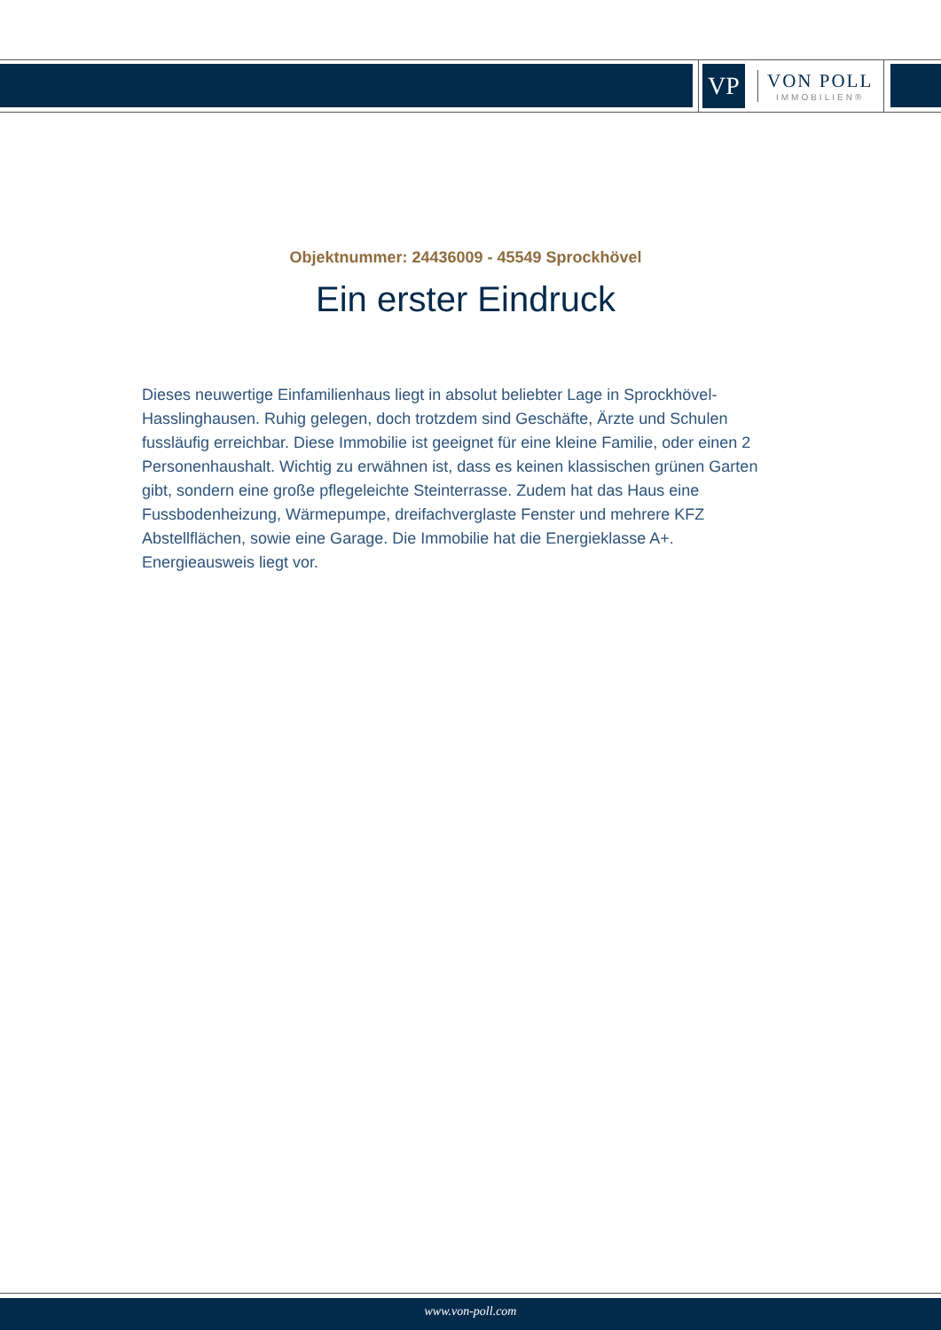VP
VON POLL
IMMOBILIEN®
Objektnummer: 24436009 - 45549 Sprockhövel
Ein erster Eindruck
Dieses neuwertige Einfamilienhaus liegt in absolut beliebter Lage in Sprockhövel-Hasslinghausen. Ruhig gelegen, doch trotzdem sind Geschäfte, Ärzte und Schulen fussläufig erreichbar. Diese Immobilie ist geeignet für eine kleine Familie, oder einen 2 Personenhaushalt. Wichtig zu erwähnen ist, dass es keinen klassischen grünen Garten gibt, sondern eine große pflegeleichte Steinterrasse. Zudem hat das Haus eine Fussbodenheizung, Wärmepumpe, dreifachverglaste Fenster und mehrere KFZ Abstellflächen, sowie eine Garage. Die Immobilie hat die Energieklasse A+. Energieausweis liegt vor.
www.von-poll.com